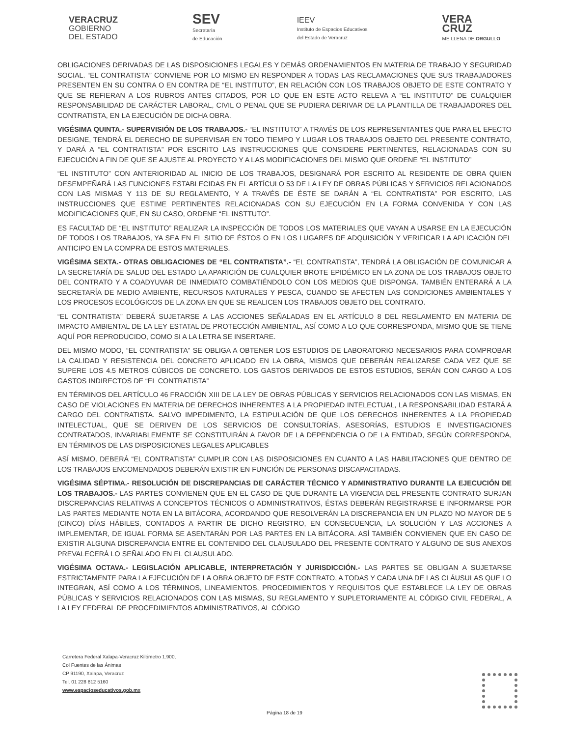VERACRUZ
GOBIERNO
DEL ESTADO
SEV
Secretaría
de Educación
IEEV
Instituto de Espacios Educativos
del Estado de Veracruz
VERA
CRUZ
ME LLENA DE ORGULLO
OBLIGACIONES DERIVADAS DE LAS DISPOSICIONES LEGALES Y DEMÁS ORDENAMIENTOS EN MATERIA DE TRABAJO Y SEGURIDAD SOCIAL. “EL CONTRATISTA” CONVIENE POR LO MISMO EN RESPONDER A TODAS LAS RECLAMACIONES QUE SUS TRABAJADORES PRESENTEN EN SU CONTRA O EN CONTRA DE “EL INSTITUTO”, EN RELACIÓN CON LOS TRABAJOS OBJETO DE ESTE CONTRATO Y QUE SE REFIERAN A LOS RUBROS ANTES CITADOS, POR LO QUE EN ESTE ACTO RELEVA A “EL INSTITUTO” DE CUALQUIER RESPONSABILIDAD DE CARÁCTER LABORAL, CIVIL O PENAL QUE SE PUDIERA DERIVAR DE LA PLANTILLA DE TRABAJADORES DEL CONTRATISTA, EN LA EJECUCIÓN DE DICHA OBRA.
VIGÉSIMA QUINTA.- SUPERVISIÓN DE LOS TRABAJOS.- “EL INSTITUTO” A TRAVÉS DE LOS REPRESENTANTES QUE PARA EL EFECTO DESIGNE, TENDRÁ EL DERECHO DE SUPERVISAR EN TODO TIEMPO Y LUGAR LOS TRABAJOS OBJETO DEL PRESENTE CONTRATO, Y DARÁ A “EL CONTRATISTA” POR ESCRITO LAS INSTRUCCIONES QUE CONSIDERE PERTINENTES, RELACIONADAS CON SU EJECUCIÓN A FIN DE QUE SE AJUSTE AL PROYECTO Y A LAS MODIFICACIONES DEL MISMO QUE ORDENE “EL INSTITUTO”
“EL INSTITUTO” CON ANTERIORIDAD AL INICIO DE LOS TRABAJOS, DESIGNARÁ POR ESCRITO AL RESIDENTE DE OBRA QUIEN DESEMPEÑARÁ LAS FUNCIONES ESTABLECIDAS EN EL ARTÍCULO 53 DE LA LEY DE OBRAS PÚBLICAS Y SERVICIOS RELACIONADOS CON LAS MISMAS Y 113 DE SU REGLAMENTO, Y A TRAVÉS DE ÉSTE SE DARÁN A “EL CONTRATISTA” POR ESCRITO, LAS INSTRUCCIONES QUE ESTIME PERTINENTES RELACIONADAS CON SU EJECUCIÓN EN LA FORMA CONVENIDA Y CON LAS MODIFICACIONES QUE, EN SU CASO, ORDENE “EL INSTTUTO”.
ES FACULTAD DE “EL INSTITUTO” REALIZAR LA INSPECCIÓN DE TODOS LOS MATERIALES QUE VAYAN A USARSE EN LA EJECUCIÓN DE TODOS LOS TRABAJOS, YA SEA EN EL SITIO DE ÉSTOS O EN LOS LUGARES DE ADQUISICIÓN Y VERIFICAR LA APLICACIÓN DEL ANTICIPO EN LA COMPRA DE ESTOS MATERIALES.
VIGÉSIMA SEXTA.- OTRAS OBLIGACIONES DE “EL CONTRATISTA”.- “EL CONTRATISTA”, TENDRÁ LA OBLIGACIÓN DE COMUNICAR A LA SECRETARÍA DE SALUD DEL ESTADO LA APARICIÓN DE CUALQUIER BROTE EPIDÉMICO EN LA ZONA DE LOS TRABAJOS OBJETO DEL CONTRATO Y A COADYUVAR DE INMEDIATO COMBATIÉNDOLO CON LOS MEDIOS QUE DISPONGA. TAMBIÉN ENTERARÁ A LA SECRETARÍA DE MEDIO AMBIENTE, RECURSOS NATURALES Y PESCA, CUANDO SE AFECTEN LAS CONDICIONES AMBIENTALES Y LOS PROCESOS ECOLÓGICOS DE LA ZONA EN QUE SE REALICEN LOS TRABAJOS OBJETO DEL CONTRATO.
“EL CONTRATISTA” DEBERÁ SUJETARSE A LAS ACCIONES SEÑALADAS EN EL ARTÍCULO 8 DEL REGLAMENTO EN MATERIA DE IMPACTO AMBIENTAL DE LA LEY ESTATAL DE PROTECCIÓN AMBIENTAL, ASÍ COMO A LO QUE CORRESPONDA, MISMO QUE SE TIENE AQUÍ POR REPRODUCIDO, COMO SI A LA LETRA SE INSERTARE.
DEL MISMO MODO, “EL CONTRATISTA” SE OBLIGA A OBTENER LOS ESTUDIOS DE LABORATORIO NECESARIOS PARA COMPROBAR LA CALIDAD Y RESISTENCIA DEL CONCRETO APLICADO EN LA OBRA, MISMOS QUE DEBERÁN REALIZARSE CADA VEZ QUE SE SUPERE LOS 4.5 METROS CÚBICOS DE CONCRETO. LOS GASTOS DERIVADOS DE ESTOS ESTUDIOS, SERÁN CON CARGO A LOS GASTOS INDIRECTOS DE “EL CONTRATISTA”
EN TÉRMINOS DEL ARTÍCULO 46 FRACCIÓN XIII DE LA LEY DE OBRAS PÚBLICAS Y SERVICIOS RELACIONADOS CON LAS MISMAS, EN CASO DE VIOLACIONES EN MATERIA DE DERECHOS INHERENTES A LA PROPIEDAD INTELECTUAL, LA RESPONSABILIDAD ESTARÁ A CARGO DEL CONTRATISTA. SALVO IMPEDIMENTO, LA ESTIPULACIÓN DE QUE LOS DERECHOS INHERENTES A LA PROPIEDAD INTELECTUAL, QUE SE DERIVEN DE LOS SERVICIOS DE CONSULTORÍAS, ASESORÍAS, ESTUDIOS E INVESTIGACIONES CONTRATADOS, INVARIABLEMENTE SE CONSTITUIRÁN A FAVOR DE LA DEPENDENCIA O DE LA ENTIDAD, SEGÚN CORRESPONDA, EN TÉRMINOS DE LAS DISPOSICIONES LEGALES APLICABLES
ASÍ MISMO, DEBERÁ “EL CONTRATISTA” CUMPLIR CON LAS DISPOSICIONES EN CUANTO A LAS HABILITACIONES QUE DENTRO DE LOS TRABAJOS ENCOMENDADOS DEBERÁN EXISTIR EN FUNCIÓN DE PERSONAS DISCAPACITADAS.
VIGÉSIMA SÉPTIMA.- RESOLUCIÓN DE DISCREPANCIAS DE CARÁCTER TÉCNICO Y ADMINISTRATIVO DURANTE LA EJECUCIÓN DE LOS TRABAJOS.- LAS PARTES CONVIENEN QUE EN EL CASO DE QUE DURANTE LA VIGENCIA DEL PRESENTE CONTRATO SURJAN DISCREPANCIAS RELATIVAS A CONCEPTOS TÉCNICOS O ADMINISTRATIVOS, ÉSTAS DEBERÁN REGISTRARSE E INFORMARSE POR LAS PARTES MEDIANTE NOTA EN LA BITÁCORA, ACORDANDO QUE RESOLVERÁN LA DISCREPANCIA EN UN PLAZO NO MAYOR DE 5 (CINCO) DÍAS HÁBILES, CONTADOS A PARTIR DE DICHO REGISTRO, EN CONSECUENCIA, LA SOLUCIÓN Y LAS ACCIONES A IMPLEMENTAR, DE IGUAL FORMA SE ASENTARÁN POR LAS PARTES EN LA BITÁCORA. ASÍ TAMBIÉN CONVIENEN QUE EN CASO DE EXISTIR ALGUNA DISCREPANCIA ENTRE EL CONTENIDO DEL CLAUSULADO DEL PRESENTE CONTRATO Y ALGUNO DE SUS ANEXOS PREVALECERÁ LO SEÑALADO EN EL CLAUSULADO.
VIGÉSIMA OCTAVA.- LEGISLACIÓN APLICABLE, INTERPRETACIÓN Y JURISDICCIÓN.- LAS PARTES SE OBLIGAN A SUJETARSE ESTRICTAMENTE PARA LA EJECUCIÓN DE LA OBRA OBJETO DE ESTE CONTRATO, A TODAS Y CADA UNA DE LAS CLÁUSULAS QUE LO INTEGRAN, ASÍ COMO A LOS TÉRMINOS, LINEAMIENTOS, PROCEDIMIENTOS Y REQUISITOS QUE ESTABLECE LA LEY DE OBRAS PÚBLICAS Y SERVICIOS RELACIONADOS CON LAS MISMAS, SU REGLAMENTO Y SUPLETORIAMENTE AL CÓDIGO CIVIL FEDERAL, A LA LEY FEDERAL DE PROCEDIMIENTOS ADMINISTRATIVOS, AL CÓDIGO
Carretera Federal Xalapa-Veracruz Kilómetro 1.900,
Col Fuentes de las Ánimas
CP 91190, Xalapa, Veracruz
Tel. 01 228 812 5160
www.espacioseducativos.gob.mx
Página 18 de 19